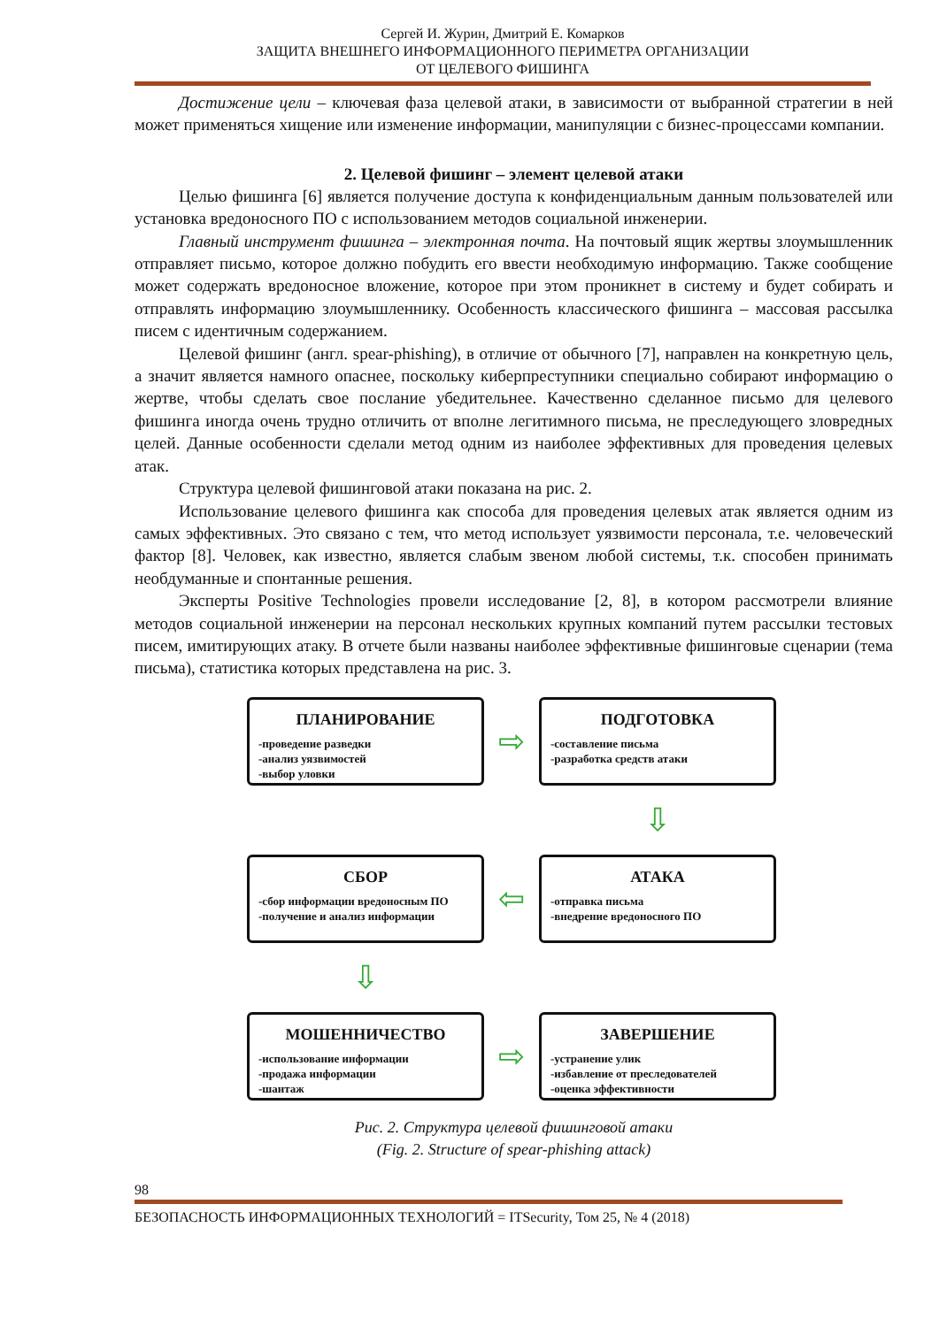Сергей И. Журин, Дмитрий Е. Комарков
ЗАЩИТА ВНЕШНЕГО ИНФОРМАЦИОННОГО ПЕРИМЕТРА ОРГАНИЗАЦИИ
ОТ ЦЕЛЕВОГО ФИШИНГА
Достижение цели – ключевая фаза целевой атаки, в зависимости от выбранной стратегии в ней может применяться хищение или изменение информации, манипуляции с бизнес-процессами компании.
2. Целевой фишинг – элемент целевой атаки
Целью фишинга [6] является получение доступа к конфиденциальным данным пользователей или установка вредоносного ПО с использованием методов социальной инженерии.
Главный инструмент фишинга – электронная почта. На почтовый ящик жертвы злоумышленник отправляет письмо, которое должно побудить его ввести необходимую информацию. Также сообщение может содержать вредоносное вложение, которое при этом проникнет в систему и будет собирать и отправлять информацию злоумышленнику. Особенность классического фишинга – массовая рассылка писем с идентичным содержанием.
Целевой фишинг (англ. spear-phishing), в отличие от обычного [7], направлен на конкретную цель, а значит является намного опаснее, поскольку киберпреступники специально собирают информацию о жертве, чтобы сделать свое послание убедительнее. Качественно сделанное письмо для целевого фишинга иногда очень трудно отличить от вполне легитимного письма, не преследующего зловредных целей. Данные особенности сделали метод одним из наиболее эффективных для проведения целевых атак.
Структура целевой фишинговой атаки показана на рис. 2.
Использование целевого фишинга как способа для проведения целевых атак является одним из самых эффективных. Это связано с тем, что метод использует уязвимости персонала, т.е. человеческий фактор [8]. Человек, как известно, является слабым звеном любой системы, т.к. способен принимать необдуманные и спонтанные решения.
Эксперты Positive Technologies провели исследование [2, 8], в котором рассмотрели влияние методов социальной инженерии на персонал нескольких крупных компаний путем рассылки тестовых писем, имитирующих атаку. В отчете были названы наиболее эффективные фишинговые сценарии (тема письма), статистика которых представлена на рис. 3.
ПЛАНИРОВАНИЕ
-проведение разведки
-анализ уязвимостей
-выбор уловки
⇨
ПОДГОТОВКА
-составление письма
-разработка средств атаки
⇩
СБОР
-сбор информации вредоносным ПО
-получение и анализ информации
⇦
АТАКА
-отправка письма
-внедрение вредоносного ПО
⇩
МОШЕННИЧЕСТВО
-использование информации
-продажа информации
-шантаж
⇨
ЗАВЕРШЕНИЕ
-устранение улик
-избавление от преследователей
-оценка эффективности
Рис. 2. Структура целевой фишинговой атаки
(Fig. 2. Structure of spear-phishing attack)
98
БЕЗОПАСНОСТЬ ИНФОРМАЦИОННЫХ ТЕХНОЛОГИЙ = ITSecurity, Том 25, № 4 (2018)